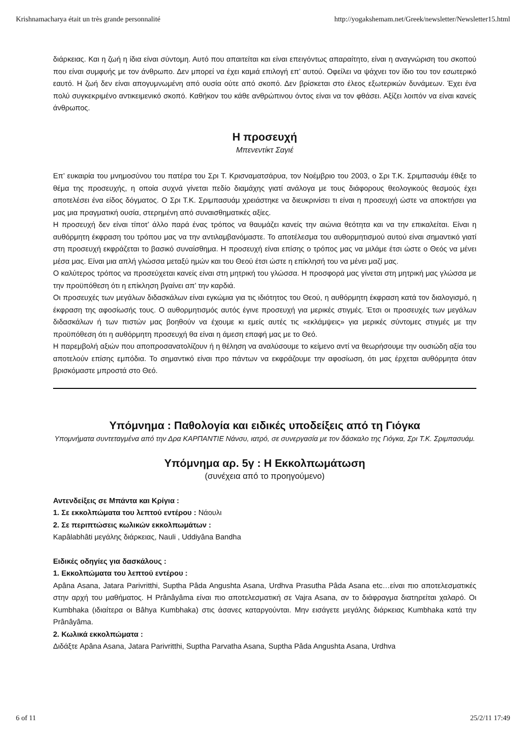Krishnamacharya était un très grande personnalité http://yogakshemam.net/Greek/newsletter/Newsletter15.html
διάρκειας. Και η ζωή η ίδια είναι σύντομη. Αυτό που απαιτείται και είναι επειγόντως απαραίτητο, είναι η αναγνώριση του σκοπού που είναι συμφυής με τον άνθρωπο. Δεν μπορεί να έχει καμιά επιλογή επ’ αυτού. Οφείλει να ψάχνει τον ίδιο του τον εσωτερικό εαυτό. Η ζωή δεν είναι απογυμνωμένη από ουσία ούτε από σκοπό. Δεν βρίσκεται στο έλεος εξωτερικών δυνάμεων. Έχει ένα πολύ συγκεκριμένο αντικειμενικό σκοπό. Καθήκον του κάθε ανθρώπινου όντος είναι να τον φθάσει. Αξίζει λοιπόν να είναι κανείς άνθρωπος.
Η προσευχή
Μπενεντίκτ Σαγιέ
Επ’ ευκαιρία του μνημοσύνου του πατέρα του Σρι Τ. Κρισναματσάρυα, τον Νοέμβριο του 2003, ο Σρι Τ.Κ. Σριμπασυάμ έθιξε το θέμα της προσευχής, η οποία συχνά γίνεται πεδίο διαμάχης γιατί ανάλογα με τους διάφορους θεολογικούς θεσμούς έχει αποτελέσει ένα είδος δόγματος. Ο Σρι Τ.Κ. Σριμπασυάμ χρειάστηκε να διευκρινίσει τι είναι η προσευχή ώστε να αποκτήσει για μας μια πραγματική ουσία, στερημένη από συναισθηματικές αξίες.
Η προσευχή δεν είναι τίποτ’ άλλο παρά ένας τρόπος να θαυμάζει κανείς την αιώνια θεότητα και να την επικαλείται. Είναι η αυθόρμητη έκφραση του τρόπου μας να την αντιλαμβανόμαστε. Το αποτέλεσμα του αυθορμητισμού αυτού είναι σημαντικό γιατί στη προσευχή εκφράζεται το βασικό συναίσθημα. Η προσευχή είναι επίσης ο τρόπος μας να μιλάμε έτσι ώστε ο Θεός να μένει μέσα μας. Είναι μια απλή γλώσσα μεταξύ ημών και του Θεού έτσι ώστε η επίκλησή του να μένει μαζί μας.
Ο καλύτερος τρόπος να προσεύχεται κανείς είναι στη μητρική του γλώσσα. Η προσφορά μας γίνεται στη μητρική μας γλώσσα με την προϋπόθεση ότι η επίκληση βγαίνει απ’ την καρδιά.
Οι προσευχές των μεγάλων διδασκάλων είναι εγκώμια για τις ιδιότητος του Θεού, η αυθόρμητη έκφραση κατά τον διαλογισμό, η έκφραση της αφοσίωσής τους. Ο αυθορμητισμός αυτός έγινε προσευχή για μερικές στιγμές. Έτσι οι προσευχές των μεγάλων διδασκάλων ή των πιστών μας βοηθούν να έχουμε κι εμείς αυτές τις «εκλάμψεις» για μερικές σύντομες στιγμές με την προϋπόθεση ότι η αυθόρμητη προσευχή θα είναι η άμεση επαφή μας με το Θεό.
Η παρεμβολή αξιών που αποπροσανατολίζουν ή η θέληση να αναλύσουμε το κείμενο αντί να θεωρήσουμε την ουσιώδη αξία του αποτελούν επίσης εμπόδια. Το σημαντικό είναι προ πάντων να εκφράζουμε την αφοσίωση, ότι μας έρχεται αυθόρμητα όταν βρισκόμαστε μπροστά στο Θεό.
Υπόμνημα : Παθολογία και ειδικές υποδείξεις από τη Γιόγκα
Υπομνήματα συντεταγμένα από την Δρα ΚΑΡΠΑΝΤΙΕ Νάνσυ, ιατρό, σε συνεργασία με τον δάσκαλο της Γιόγκα, Σρι Τ.Κ. Σριμπασυάμ.
Υπόμνημα αρ. 5γ : Η Εκκολπωμάτωση
(συνέχεια από το προηγούμενο)
Αντενδείξεις σε Μπάντα και Κρίγια :
1. Σε εκκολπώματα του λεπτού εντέρου : Νάουλι
2. Σε περιπτώσεις κωλικών εκκολπωμάτων :
Kapâlabhâti μεγάλης διάρκειας, Nauli , Uddiyâna Bandha
Ειδικές οδηγίες για δασκάλους :
1. Εκκολπώματα του λεπτού εντέρου :
Apâna Asana, Jatara Parivritthi, Suptha Pâda Angushta Asana, Urdhva Prasutha Pâda Asana etc…είναι πιο αποτελεσματικές στην αρχή του μαθήματος. Η Prânâyâma είναι πιο αποτελεσματική σε Vajra Asana, αν το διάφραγμα διατηρείται χαλαρό. Οι Kumbhaka (ιδιαίτερα οι Bâhya Kumbhaka) στις άσανες καταργούνται. Μην εισάγετε μεγάλης διάρκειας Kumbhaka κατά την Prânâyâma.
2. Κωλικά εκκολπώματα :
Διδάξτε Apâna Asana, Jatara Parivritthi, Suptha Parvatha Asana, Suptha Pâda Angushta Asana, Urdhva
6 of 11 25/2/11 17:49